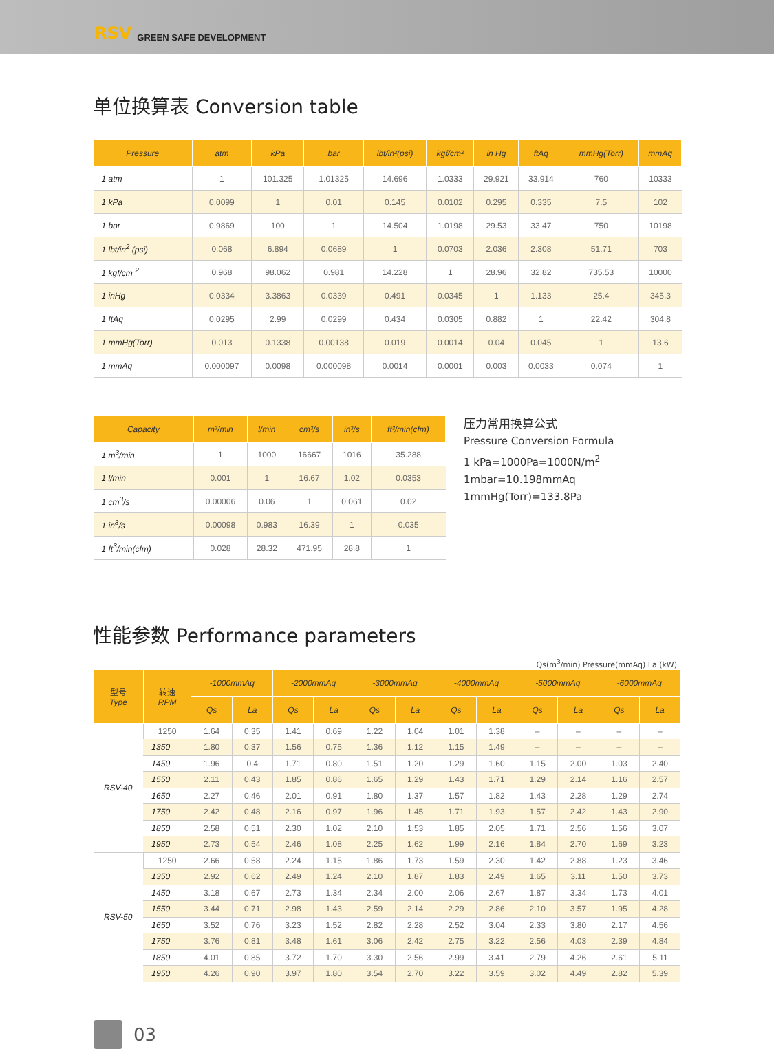RSV GREEN SAFE DEVELOPMENT
单位换算表 Conversion table
| Pressure | atm | kPa | bar | lbt/in²(psi) | kgf/cm² | in Hg | ftAq | mmHg(Torr) | mmAq |
| --- | --- | --- | --- | --- | --- | --- | --- | --- | --- |
| 1 atm | 1 | 101.325 | 1.01325 | 14.696 | 1.0333 | 29.921 | 33.914 | 760 | 10333 |
| 1 kPa | 0.0099 | 1 | 0.01 | 0.145 | 0.0102 | 0.295 | 0.335 | 7.5 | 102 |
| 1 bar | 0.9869 | 100 | 1 | 14.504 | 1.0198 | 29.53 | 33.47 | 750 | 10198 |
| 1 lbt/in<sup>2</sup> (psi) | 0.068 | 6.894 | 0.0689 | 1 | 0.0703 | 2.036 | 2.308 | 51.71 | 703 |
| 1 kgf/cm <sup>2</sup> | 0.968 | 98.062 | 0.981 | 14.228 | 1 | 28.96 | 32.82 | 735.53 | 10000 |
| 1 inHg | 0.0334 | 3.3863 | 0.0339 | 0.491 | 0.0345 | 1 | 1.133 | 25.4 | 345.3 |
| 1 ftAq | 0.0295 | 2.99 | 0.0299 | 0.434 | 0.0305 | 0.882 | 1 | 22.42 | 304.8 |
| 1 mmHg(Torr) | 0.013 | 0.1338 | 0.00138 | 0.019 | 0.0014 | 0.04 | 0.045 | 1 | 13.6 |
| 1 mmAq | 0.000097 | 0.0098 | 0.000098 | 0.0014 | 0.0001 | 0.003 | 0.0033 | 0.074 | 1 |
| Capacity | m³/min | l/min | cm³/s | in³/s | ft³/min(cfm) |
| --- | --- | --- | --- | --- | --- |
| 1 m<sup>3</sup>/min | 1 | 1000 | 16667 | 1016 | 35.288 |
| 1 l/min | 0.001 | 1 | 16.67 | 1.02 | 0.0353 |
| 1 cm<sup>3</sup>/s | 0.00006 | 0.06 | 1 | 0.061 | 0.02 |
| 1 in<sup>3</sup>/s | 0.00098 | 0.983 | 16.39 | 1 | 0.035 |
| 1 ft<sup>3</sup>/min(cfm) | 0.028 | 28.32 | 471.95 | 28.8 | 1 |
压力常用换算公式
Pressure Conversion Formula
1 kPa=1000Pa=1000N/m<sup>2</sup>
1mbar=10.198mmAq
1mmHg(Torr)=133.8Pa
性能参数 Performance parameters
Qs(m<sup>3</sup>/min) Pressure(mmAq) La (kW)
| 型号 Type | 转速 RPM | -1000mmAq | | -2000mmAq | | -3000mmAq | | -4000mmAq | | -5000mmAq | | -6000mmAq | |
| --- | --- | --- | --- | --- | --- | --- | --- | --- | --- | --- | --- | --- | --- |
| | | Qs | La | Qs | La | Qs | La | Qs | La | Qs | La | Qs | La |
| RSV-40 | 1250 | 1.64 | 0.35 | 1.41 | 0.69 | 1.22 | 1.04 | 1.01 | 1.38 | – | – | – | – |
| | 1350 | 1.80 | 0.37 | 1.56 | 0.75 | 1.36 | 1.12 | 1.15 | 1.49 | – | – | – | – |
| | 1450 | 1.96 | 0.4 | 1.71 | 0.80 | 1.51 | 1.20 | 1.29 | 1.60 | 1.15 | 2.00 | 1.03 | 2.40 |
| | 1550 | 2.11 | 0.43 | 1.85 | 0.86 | 1.65 | 1.29 | 1.43 | 1.71 | 1.29 | 2.14 | 1.16 | 2.57 |
| | 1650 | 2.27 | 0.46 | 2.01 | 0.91 | 1.80 | 1.37 | 1.57 | 1.82 | 1.43 | 2.28 | 1.29 | 2.74 |
| | 1750 | 2.42 | 0.48 | 2.16 | 0.97 | 1.96 | 1.45 | 1.71 | 1.93 | 1.57 | 2.42 | 1.43 | 2.90 |
| | 1850 | 2.58 | 0.51 | 2.30 | 1.02 | 2.10 | 1.53 | 1.85 | 2.05 | 1.71 | 2.56 | 1.56 | 3.07 |
| | 1950 | 2.73 | 0.54 | 2.46 | 1.08 | 2.25 | 1.62 | 1.99 | 2.16 | 1.84 | 2.70 | 1.69 | 3.23 |
| RSV-50 | 1250 | 2.66 | 0.58 | 2.24 | 1.15 | 1.86 | 1.73 | 1.59 | 2.30 | 1.42 | 2.88 | 1.23 | 3.46 |
| | 1350 | 2.92 | 0.62 | 2.49 | 1.24 | 2.10 | 1.87 | 1.83 | 2.49 | 1.65 | 3.11 | 1.50 | 3.73 |
| | 1450 | 3.18 | 0.67 | 2.73 | 1.34 | 2.34 | 2.00 | 2.06 | 2.67 | 1.87 | 3.34 | 1.73 | 4.01 |
| | 1550 | 3.44 | 0.71 | 2.98 | 1.43 | 2.59 | 2.14 | 2.29 | 2.86 | 2.10 | 3.57 | 1.95 | 4.28 |
| | 1650 | 3.52 | 0.76 | 3.23 | 1.52 | 2.82 | 2.28 | 2.52 | 3.04 | 2.33 | 3.80 | 2.17 | 4.56 |
| | 1750 | 3.76 | 0.81 | 3.48 | 1.61 | 3.06 | 2.42 | 2.75 | 3.22 | 2.56 | 4.03 | 2.39 | 4.84 |
| | 1850 | 4.01 | 0.85 | 3.72 | 1.70 | 3.30 | 2.56 | 2.99 | 3.41 | 2.79 | 4.26 | 2.61 | 5.11 |
| | 1950 | 4.26 | 0.90 | 3.97 | 1.80 | 3.54 | 2.70 | 3.22 | 3.59 | 3.02 | 4.49 | 2.82 | 5.39 |
03